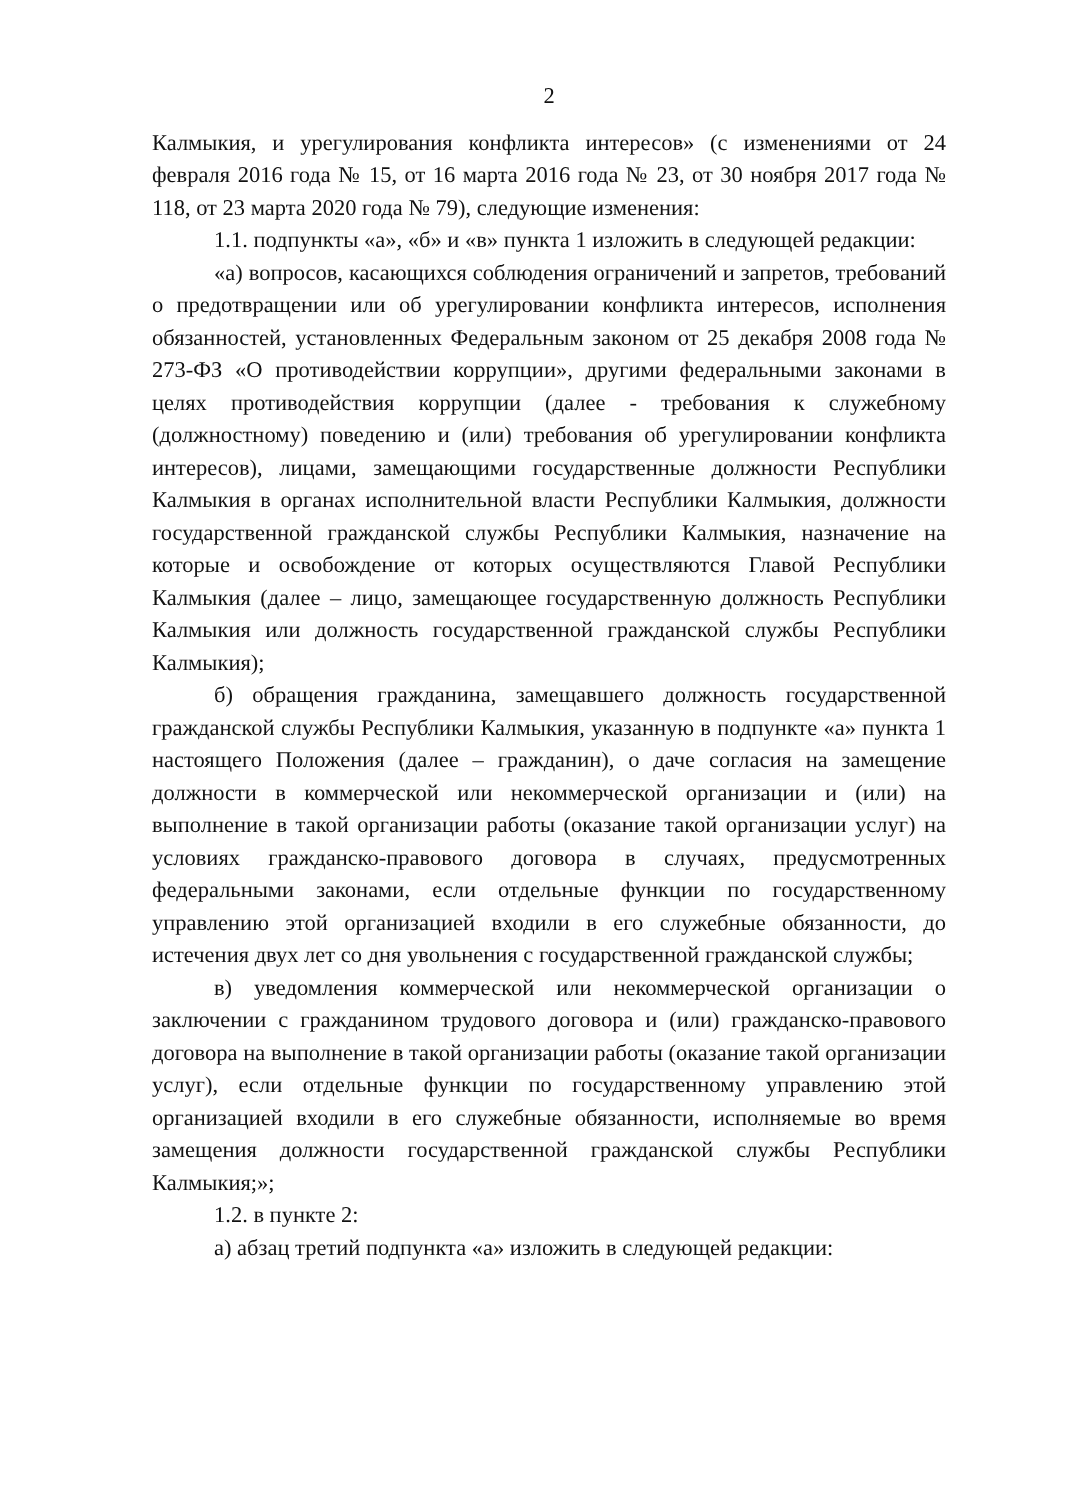2
Калмыкия, и урегулирования конфликта интересов» (с изменениями от 24 февраля 2016 года № 15, от 16 марта 2016 года № 23, от 30 ноября 2017 года № 118, от 23 марта 2020 года № 79), следующие изменения:
1.1. подпункты «а», «б» и «в» пункта 1 изложить в следующей редакции:
«а) вопросов, касающихся соблюдения ограничений и запретов, требований о предотвращении или об урегулировании конфликта интересов, исполнения обязанностей, установленных Федеральным законом от 25 декабря 2008 года № 273-ФЗ «О противодействии коррупции», другими федеральными законами в целях противодействия коррупции (далее - требования к служебному (должностному) поведению и (или) требования об урегулировании конфликта интересов), лицами, замещающими государственные должности Республики Калмыкия в органах исполнительной власти Республики Калмыкия, должности государственной гражданской службы Республики Калмыкия, назначение на которые и освобождение от которых осуществляются Главой Республики Калмыкия (далее – лицо, замещающее государственную должность Республики Калмыкия или должность государственной гражданской службы Республики Калмыкия);
б) обращения гражданина, замещавшего должность государственной гражданской службы Республики Калмыкия, указанную в подпункте «а» пункта 1 настоящего Положения (далее – гражданин), о даче согласия на замещение должности в коммерческой или некоммерческой организации и (или) на выполнение в такой организации работы (оказание такой организации услуг) на условиях гражданско-правового договора в случаях, предусмотренных федеральными законами, если отдельные функции по государственному управлению этой организацией входили в его служебные обязанности, до истечения двух лет со дня увольнения с государственной гражданской службы;
в) уведомления коммерческой или некоммерческой организации о заключении с гражданином трудового договора и (или) гражданско-правового договора на выполнение в такой организации работы (оказание такой организации услуг), если отдельные функции по государственному управлению этой организацией входили в его служебные обязанности, исполняемые во время замещения должности государственной гражданской службы Республики Калмыкия;»;
1.2. в пункте 2:
а) абзац третий подпункта «а» изложить в следующей редакции: